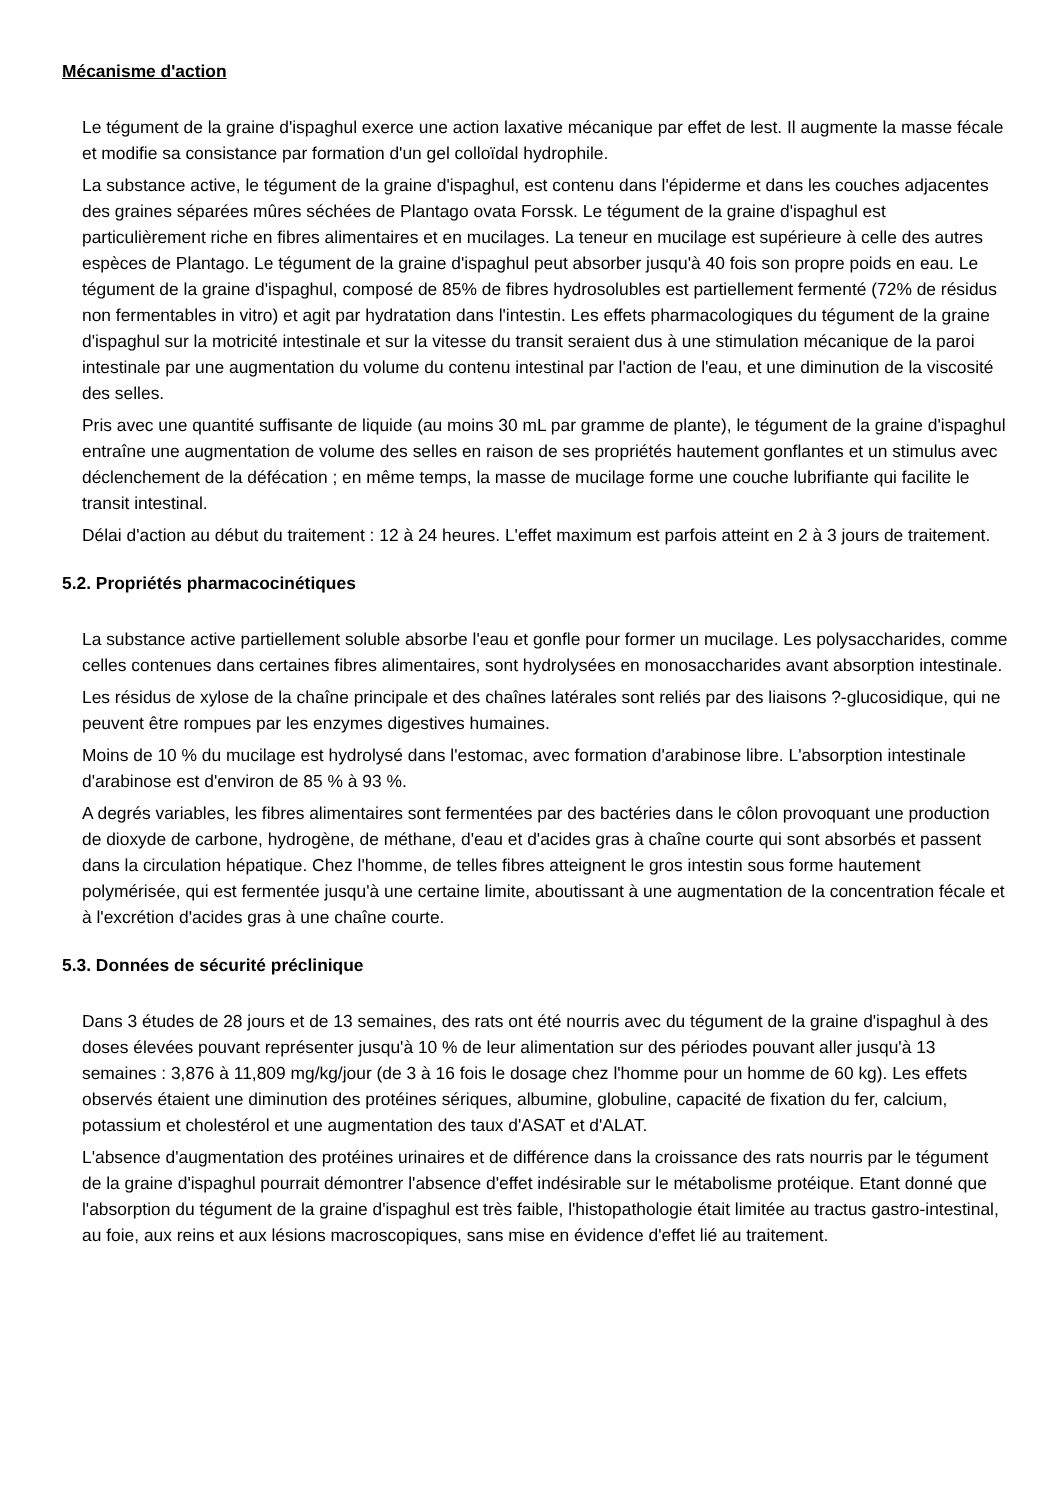Mécanisme d'action
Le tégument de la graine d'ispaghul exerce une action laxative mécanique par effet de lest. Il augmente la masse fécale et modifie sa consistance par formation d'un gel colloïdal hydrophile.
La substance active, le tégument de la graine d'ispaghul, est contenu dans l'épiderme et dans les couches adjacentes des graines séparées mûres séchées de Plantago ovata Forssk. Le tégument de la graine d'ispaghul est particulièrement riche en fibres alimentaires et en mucilages. La teneur en mucilage est supérieure à celle des autres espèces de Plantago. Le tégument de la graine d'ispaghul peut absorber jusqu'à 40 fois son propre poids en eau. Le tégument de la graine d'ispaghul, composé de 85% de fibres hydrosolubles est partiellement fermenté (72% de résidus non fermentables in vitro) et agit par hydratation dans l'intestin. Les effets pharmacologiques du tégument de la graine d'ispaghul sur la motricité intestinale et sur la vitesse du transit seraient dus à une stimulation mécanique de la paroi intestinale par une augmentation du volume du contenu intestinal par l'action de l'eau, et une diminution de la viscosité des selles.
Pris avec une quantité suffisante de liquide (au moins 30 mL par gramme de plante), le tégument de la graine d'ispaghul entraîne une augmentation de volume des selles en raison de ses propriétés hautement gonflantes et un stimulus avec déclenchement de la défécation ; en même temps, la masse de mucilage forme une couche lubrifiante qui facilite le transit intestinal.
Délai d'action au début du traitement : 12 à 24 heures. L'effet maximum est parfois atteint en 2 à 3 jours de traitement.
5.2. Propriétés pharmacocinétiques
La substance active partiellement soluble absorbe l'eau et gonfle pour former un mucilage. Les polysaccharides, comme celles contenues dans certaines fibres alimentaires, sont hydrolysées en monosaccharides avant absorption intestinale.
Les résidus de xylose de la chaîne principale et des chaînes latérales sont reliés par des liaisons ?-glucosidique, qui ne peuvent être rompues par les enzymes digestives humaines.
Moins de 10 % du mucilage est hydrolysé dans l'estomac, avec formation d'arabinose libre. L'absorption intestinale d'arabinose est d'environ de 85 % à 93 %.
A degrés variables, les fibres alimentaires sont fermentées par des bactéries dans le côlon provoquant une production de dioxyde de carbone, hydrogène, de méthane, d'eau et d'acides gras à chaîne courte qui sont absorbés et passent dans la circulation hépatique. Chez l'homme, de telles fibres atteignent le gros intestin sous forme hautement polymérisée, qui est fermentée jusqu'à une certaine limite, aboutissant à une augmentation de la concentration fécale et à l'excrétion d'acides gras à une chaîne courte.
5.3. Données de sécurité préclinique
Dans 3 études de 28 jours et de 13 semaines, des rats ont été nourris avec du tégument de la graine d'ispaghul à des doses élevées pouvant représenter jusqu'à 10 % de leur alimentation sur des périodes pouvant aller jusqu'à 13 semaines : 3,876 à 11,809 mg/kg/jour (de 3 à 16 fois le dosage chez l'homme pour un homme de 60 kg). Les effets observés étaient une diminution des protéines sériques, albumine, globuline, capacité de fixation du fer, calcium, potassium et cholestérol et une augmentation des taux d'ASAT et d'ALAT.
L'absence d'augmentation des protéines urinaires et de différence dans la croissance des rats nourris par le tégument de la graine d'ispaghul pourrait démontrer l'absence d'effet indésirable sur le métabolisme protéique. Etant donné que l'absorption du tégument de la graine d'ispaghul est très faible, l'histopathologie était limitée au tractus gastro-intestinal, au foie, aux reins et aux lésions macroscopiques, sans mise en évidence d'effet lié au traitement.